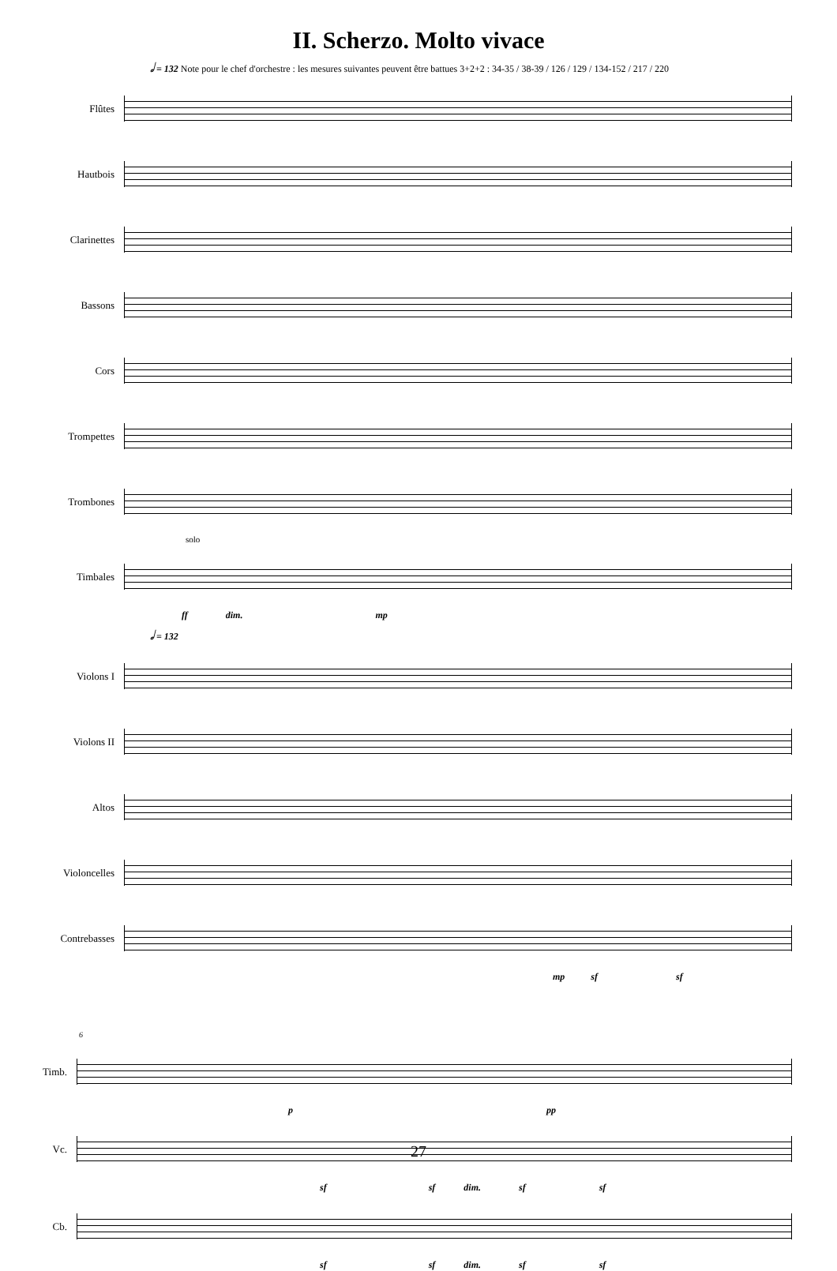II. Scherzo. Molto vivace
𝅗𝅥 = 132 Note pour le chef d'orchestre : les mesures suivantes peuvent être battues 3+2+2 : 34-35 / 38-39 / 126 / 129 / 134-152 / 217 / 220
Flûtes
Hautbois
Clarinettes
Bassons
Cors
Trompettes
Trombones
solo
Timbales
ff dim. mp
𝅗𝅥 = 132
Violons I
Violons II
Altos
Violoncelles
Contrebasses
mp sf sf
6
Timb.
p pp
Vc.
sf sf dim. sf sf
Cb.
sf sf dim. sf sf
27